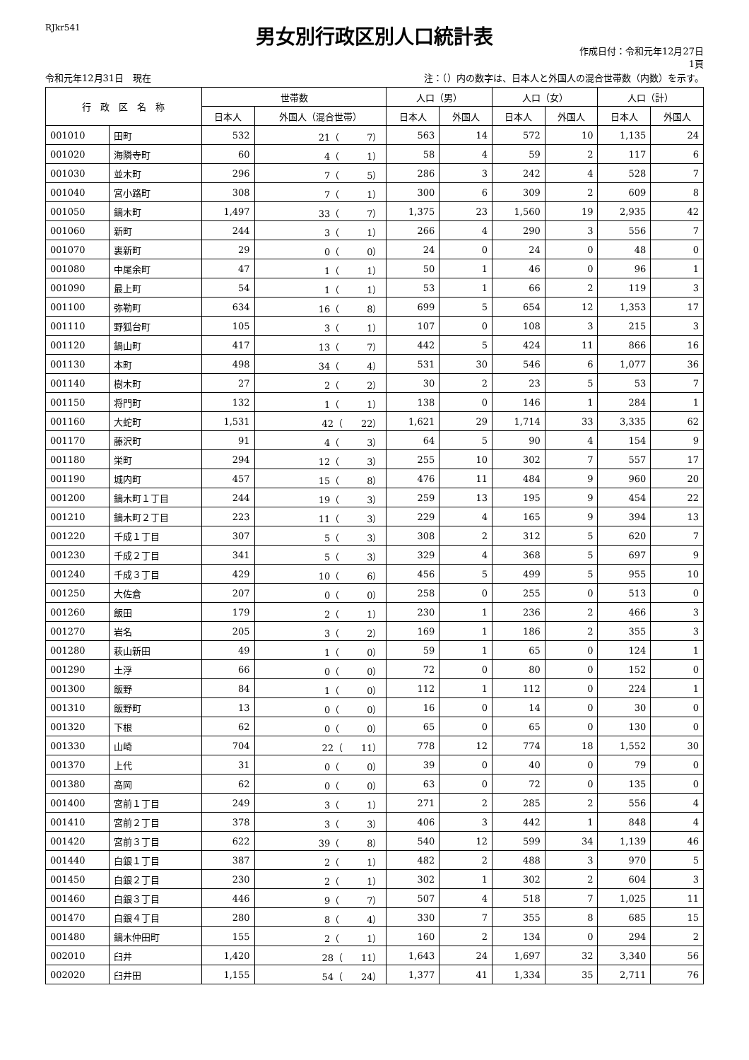RJkr541
男女別行政区別人口統計表
作成日付：令和元年12月27日
1頁
令和元年12月31日　現在 注：（）内の数字は、日本人と外国人の混合世帯数（内数）を示す。
| 行 政 区 名 称 | | 世帯数 | | 人口（男） | | 人口（女） | | 人口（計） | |
| --- | --- | --- | --- | --- | --- | --- | --- | --- | --- |
| | | 日本人 | 外国人（混合世帯） | 日本人 | 外国人 | 日本人 | 外国人 | 日本人 | 外国人 |
| 001010 | 田町 | 532 | 21（ 7） | 563 | 14 | 572 | 10 | 1,135 | 24 |
| 001020 | 海隣寺町 | 60 | 4（ 1） | 58 | 4 | 59 | 2 | 117 | 6 |
| 001030 | 並木町 | 296 | 7（ 5） | 286 | 3 | 242 | 4 | 528 | 7 |
| 001040 | 宮小路町 | 308 | 7（ 1） | 300 | 6 | 309 | 2 | 609 | 8 |
| 001050 | 鏑木町 | 1,497 | 33（ 7） | 1,375 | 23 | 1,560 | 19 | 2,935 | 42 |
| 001060 | 新町 | 244 | 3（ 1） | 266 | 4 | 290 | 3 | 556 | 7 |
| 001070 | 裏新町 | 29 | 0（ 0） | 24 | 0 | 24 | 0 | 48 | 0 |
| 001080 | 中尾余町 | 47 | 1（ 1） | 50 | 1 | 46 | 0 | 96 | 1 |
| 001090 | 最上町 | 54 | 1（ 1） | 53 | 1 | 66 | 2 | 119 | 3 |
| 001100 | 弥勒町 | 634 | 16（ 8） | 699 | 5 | 654 | 12 | 1,353 | 17 |
| 001110 | 野狐台町 | 105 | 3（ 1） | 107 | 0 | 108 | 3 | 215 | 3 |
| 001120 | 鍋山町 | 417 | 13（ 7） | 442 | 5 | 424 | 11 | 866 | 16 |
| 001130 | 本町 | 498 | 34（ 4） | 531 | 30 | 546 | 6 | 1,077 | 36 |
| 001140 | 樹木町 | 27 | 2（ 2） | 30 | 2 | 23 | 5 | 53 | 7 |
| 001150 | 将門町 | 132 | 1（ 1） | 138 | 0 | 146 | 1 | 284 | 1 |
| 001160 | 大蛇町 | 1,531 | 42（ 22） | 1,621 | 29 | 1,714 | 33 | 3,335 | 62 |
| 001170 | 藤沢町 | 91 | 4（ 3） | 64 | 5 | 90 | 4 | 154 | 9 |
| 001180 | 栄町 | 294 | 12（ 3） | 255 | 10 | 302 | 7 | 557 | 17 |
| 001190 | 城内町 | 457 | 15（ 8） | 476 | 11 | 484 | 9 | 960 | 20 |
| 001200 | 鏑木町１丁目 | 244 | 19（ 3） | 259 | 13 | 195 | 9 | 454 | 22 |
| 001210 | 鏑木町２丁目 | 223 | 11（ 3） | 229 | 4 | 165 | 9 | 394 | 13 |
| 001220 | 千成１丁目 | 307 | 5（ 3） | 308 | 2 | 312 | 5 | 620 | 7 |
| 001230 | 千成２丁目 | 341 | 5（ 3） | 329 | 4 | 368 | 5 | 697 | 9 |
| 001240 | 千成３丁目 | 429 | 10（ 6） | 456 | 5 | 499 | 5 | 955 | 10 |
| 001250 | 大佐倉 | 207 | 0（ 0） | 258 | 0 | 255 | 0 | 513 | 0 |
| 001260 | 飯田 | 179 | 2（ 1） | 230 | 1 | 236 | 2 | 466 | 3 |
| 001270 | 岩名 | 205 | 3（ 2） | 169 | 1 | 186 | 2 | 355 | 3 |
| 001280 | 萩山新田 | 49 | 1（ 0） | 59 | 1 | 65 | 0 | 124 | 1 |
| 001290 | 土浮 | 66 | 0（ 0） | 72 | 0 | 80 | 0 | 152 | 0 |
| 001300 | 飯野 | 84 | 1（ 0） | 112 | 1 | 112 | 0 | 224 | 1 |
| 001310 | 飯野町 | 13 | 0（ 0） | 16 | 0 | 14 | 0 | 30 | 0 |
| 001320 | 下根 | 62 | 0（ 0） | 65 | 0 | 65 | 0 | 130 | 0 |
| 001330 | 山崎 | 704 | 22（ 11） | 778 | 12 | 774 | 18 | 1,552 | 30 |
| 001370 | 上代 | 31 | 0（ 0） | 39 | 0 | 40 | 0 | 79 | 0 |
| 001380 | 高岡 | 62 | 0（ 0） | 63 | 0 | 72 | 0 | 135 | 0 |
| 001400 | 宮前１丁目 | 249 | 3（ 1） | 271 | 2 | 285 | 2 | 556 | 4 |
| 001410 | 宮前２丁目 | 378 | 3（ 3） | 406 | 3 | 442 | 1 | 848 | 4 |
| 001420 | 宮前３丁目 | 622 | 39（ 8） | 540 | 12 | 599 | 34 | 1,139 | 46 |
| 001440 | 白銀１丁目 | 387 | 2（ 1） | 482 | 2 | 488 | 3 | 970 | 5 |
| 001450 | 白銀２丁目 | 230 | 2（ 1） | 302 | 1 | 302 | 2 | 604 | 3 |
| 001460 | 白銀３丁目 | 446 | 9（ 7） | 507 | 4 | 518 | 7 | 1,025 | 11 |
| 001470 | 白銀４丁目 | 280 | 8（ 4） | 330 | 7 | 355 | 8 | 685 | 15 |
| 001480 | 鏑木仲田町 | 155 | 2（ 1） | 160 | 2 | 134 | 0 | 294 | 2 |
| 002010 | 臼井 | 1,420 | 28（ 11） | 1,643 | 24 | 1,697 | 32 | 3,340 | 56 |
| 002020 | 臼井田 | 1,155 | 54（ 24） | 1,377 | 41 | 1,334 | 35 | 2,711 | 76 |